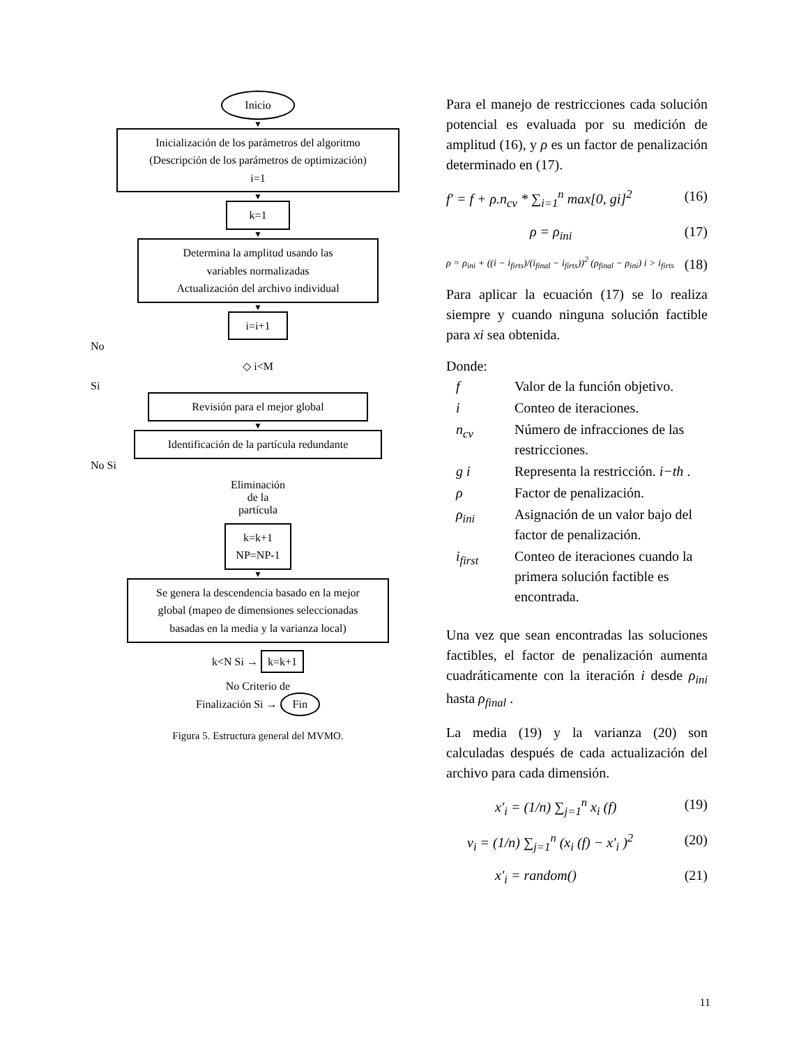Inicio
▼
Inicialización de los parámetros del algoritmo
(Descripción de los parámetros de optimización)
i=1
▼
k=1
▼
Determina la amplitud usando las
variables normalizadas
Actualización del archivo individual
▼
i=i+1
No
◇ i<M
Si
Revisión para el mejor global
▼
Identificación de la partícula redundante
No Si
Eliminación
de la
partícula
k=k+1
NP=NP-1
▼
Se genera la descendencia basado en la mejor
global (mapeo de dimensiones seleccionadas
basadas en la media y la varianza local)
k<N Si → k=k+1
No Criterio de
Finalización Si → Fin
Figura 5. Estructura general del MVMO.
Para el manejo de restricciones cada solución potencial es evaluada por su medición de amplitud (16), y ρ es un factor de penalización determinado en (17).
f′ = f + ρ.n<sub>cv</sub> * ∑<sub>i=1</sub><sup>n</sup> max[0, gi]<sup>2</sup> (16)
ρ = ρ<sub>ini</sub> (17)
ρ = ρ<sub>ini</sub> + ((i − i<sub>firts</sub>)/(i<sub>final</sub> − i<sub>firts</sub>))<sup>2</sup> (ρ<sub>final</sub> − ρ<sub>ini</sub>) i > i<sub>firts</sub> (18)
Para aplicar la ecuación (17) se lo realiza siempre y cuando ninguna solución factible para xi sea obtenida.
Donde:
| f | Valor de la función objetivo. |
| i | Conteo de iteraciones. |
| n<sub>cv</sub> | Número de infracciones de las restricciones. |
| g i | Representa la restricción. i−th . |
| ρ | Factor de penalización. |
| ρ<sub>ini</sub> | Asignación de un valor bajo del factor de penalización. |
| i<sub>first</sub> | Conteo de iteraciones cuando la primera solución factible es encontrada. |
Una vez que sean encontradas las soluciones factibles, el factor de penalización aumenta cuadráticamente con la iteración i desde ρ<sub>ini</sub> hasta ρ<sub>final</sub> .
La media (19) y la varianza (20) son calculadas después de cada actualización del archivo para cada dimensión.
x′<sub>i</sub> = (1/n) ∑<sub>j=1</sub><sup>n</sup> x<sub>i</sub> (f) (19)
v<sub>i</sub> = (1/n) ∑<sub>j=1</sub><sup>n</sup> (x<sub>i</sub> (f) − x′<sub>i</sub> )<sup>2</sup> (20)
x′<sub>i</sub> = random() (21)
11